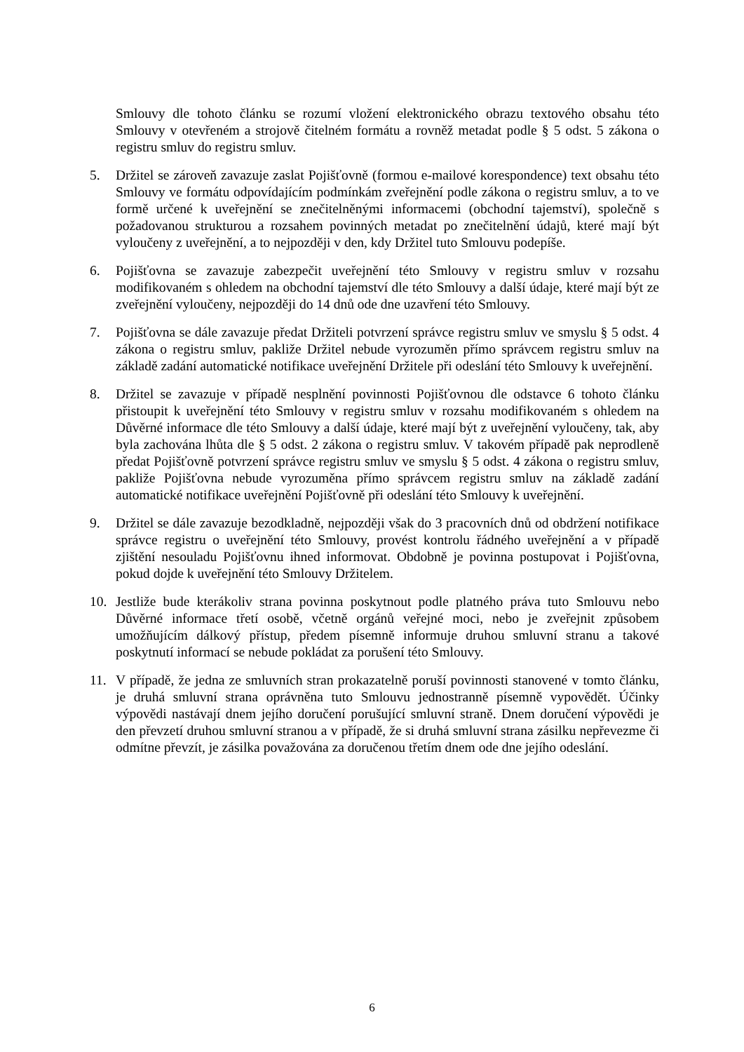Smlouvy dle tohoto článku se rozumí vložení elektronického obrazu textového obsahu této Smlouvy v otevřeném a strojově čitelném formátu a rovněž metadat podle § 5 odst. 5 zákona o registru smluv do registru smluv.
5. Držitel se zároveň zavazuje zaslat Pojišťovně (formou e-mailové korespondence) text obsahu této Smlouvy ve formátu odpovídajícím podmínkám zveřejnění podle zákona o registru smluv, a to ve formě určené k uveřejnění se znečitelněnými informacemi (obchodní tajemství), společně s požadovanou strukturou a rozsahem povinných metadat po znečitelnění údajů, které mají být vyloučeny z uveřejnění, a to nejpozději v den, kdy Držitel tuto Smlouvu podepíše.
6. Pojišťovna se zavazuje zabezpečit uveřejnění této Smlouvy v registru smluv v rozsahu modifikovaném s ohledem na obchodní tajemství dle této Smlouvy a další údaje, které mají být ze zveřejnění vyloučeny, nejpozději do 14 dnů ode dne uzavření této Smlouvy.
7. Pojišťovna se dále zavazuje předat Držiteli potvrzení správce registru smluv ve smyslu § 5 odst. 4 zákona o registru smluv, pakliže Držitel nebude vyrozuměn přímo správcem registru smluv na základě zadání automatické notifikace uveřejnění Držitele při odeslání této Smlouvy k uveřejnění.
8. Držitel se zavazuje v případě nesplnění povinnosti Pojišťovnou dle odstavce 6 tohoto článku přistoupit k uveřejnění této Smlouvy v registru smluv v rozsahu modifikovaném s ohledem na Důvěrné informace dle této Smlouvy a další údaje, které mají být z uveřejnění vyloučeny, tak, aby byla zachována lhůta dle § 5 odst. 2 zákona o registru smluv. V takovém případě pak neprodleně předat Pojišťovně potvrzení správce registru smluv ve smyslu § 5 odst. 4 zákona o registru smluv, pakliže Pojišťovna nebude vyrozuměna přímo správcem registru smluv na základě zadání automatické notifikace uveřejnění Pojišťovně při odeslání této Smlouvy k uveřejnění.
9. Držitel se dále zavazuje bezodkladně, nejpozději však do 3 pracovních dnů od obdržení notifikace správce registru o uveřejnění této Smlouvy, provést kontrolu řádného uveřejnění a v případě zjištění nesouladu Pojišťovnu ihned informovat. Obdobně je povinna postupovat i Pojišťovna, pokud dojde k uveřejnění této Smlouvy Držitelem.
10. Jestliže bude kterákoliv strana povinna poskytnout podle platného práva tuto Smlouvu nebo Důvěrné informace třetí osobě, včetně orgánů veřejné moci, nebo je zveřejnit způsobem umožňujícím dálkový přístup, předem písemně informuje druhou smluvní stranu a takové poskytnutí informací se nebude pokládat za porušení této Smlouvy.
11. V případě, že jedna ze smluvních stran prokazatelně poruší povinnosti stanovené v tomto článku, je druhá smluvní strana oprávněna tuto Smlouvu jednostranně písemně vypovědět. Účinky výpovědi nastávají dnem jejího doručení porušující smluvní straně. Dnem doručení výpovědi je den převzetí druhou smluvní stranou a v případě, že si druhá smluvní strana zásilku nepřevezme či odmítne převzít, je zásilka považována za doručenou třetím dnem ode dne jejího odeslání.
6